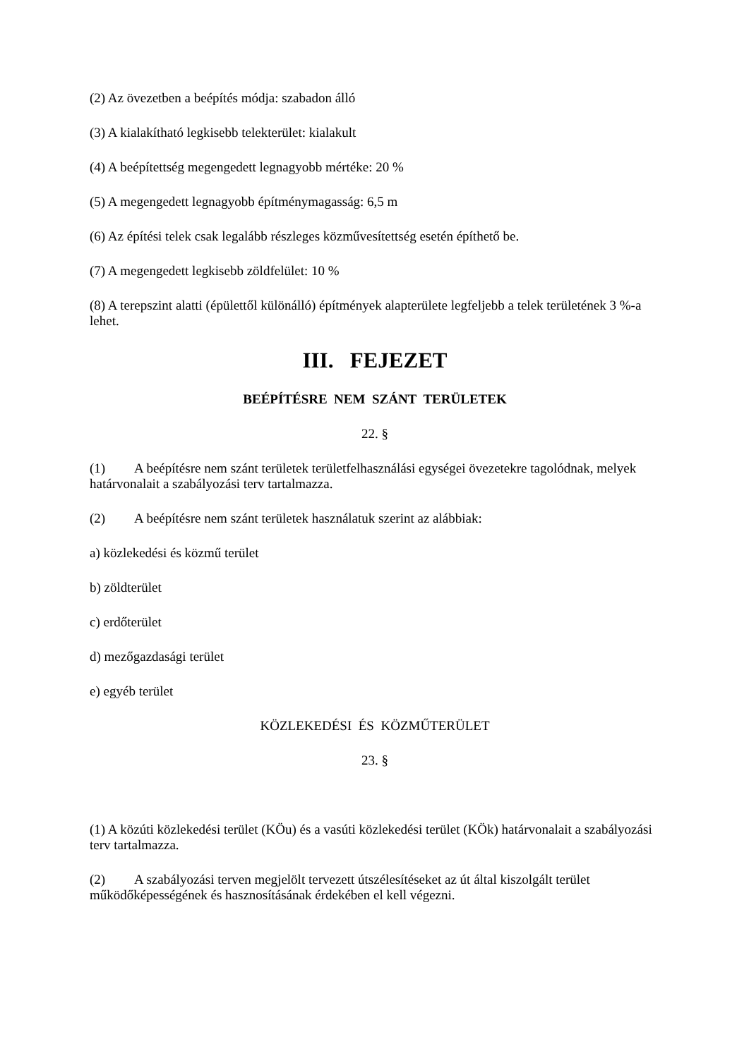(2) Az övezetben a beépítés módja: szabadon álló
(3) A kialakítható legkisebb telekterület: kialakult
(4) A beépítettség megengedett legnagyobb mértéke: 20 %
(5) A megengedett legnagyobb építménymagasság: 6,5 m
(6) Az építési telek csak legalább részleges közművesítettség esetén építhető be.
(7) A megengedett legkisebb zöldfelület: 10 %
(8) A terepszint alatti (épülettől különálló) építmények alapterülete legfeljebb a telek területének 3 %-a lehet.
III. FEJEZET
BEÉPÍTÉSRE NEM SZÁNT TERÜLETEK
22. §
(1) A beépítésre nem szánt területek területfelhasználási egységei övezetekre tagolódnak, melyek határvonalait a szabályozási terv tartalmazza.
(2) A beépítésre nem szánt területek használatuk szerint az alábbiak:
a) közlekedési és közmű terület
b) zöldterület
c) erdőterület
d) mezőgazdasági terület
e) egyéb terület
KÖZLEKEDÉSI ÉS KÖZMŰTERÜLET
23. §
(1) A közúti közlekedési terület (KÖu) és a vasúti közlekedési terület (KÖk) határvonalait a szabályozási terv tartalmazza.
(2) A szabályozási terven megjelölt tervezett útszélesítéseket az út által kiszolgált terület működőképességének és hasznosításának érdekében el kell végezni.